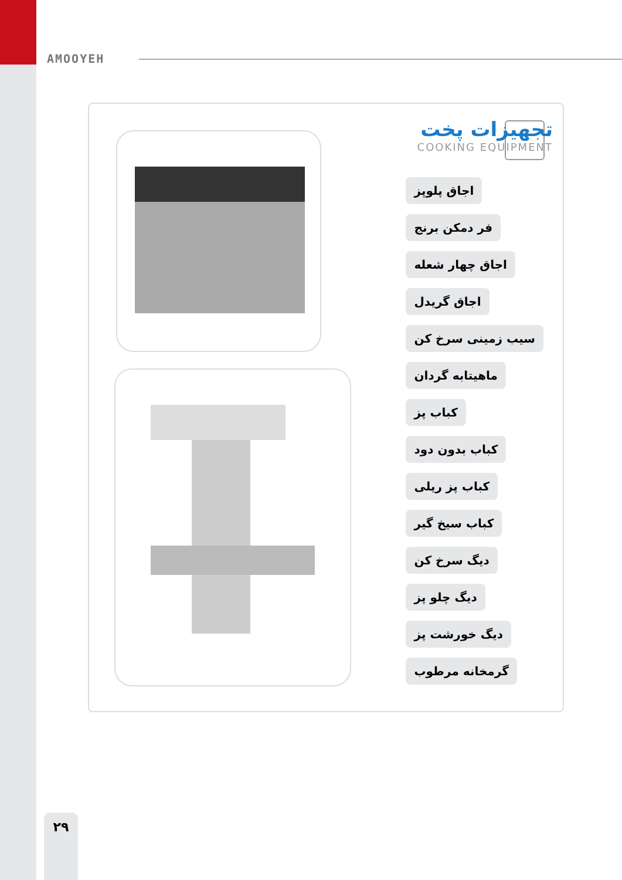AMOOYEH
تجهیزات پخت
COOKING EQUIPMENT
اجاق پلوپز
فر دمکن برنج
اجاق چهار شعله
اجاق گریدل
سیب زمینی سرخ کن
ماهیتابه گردان
کباب پز
کباب بدون دود
کباب پز ریلی
کباب سیخ گیر
دیگ سرخ کن
دیگ چلو پز
دیگ خورشت پز
گرمخانه مرطوب
۲۹